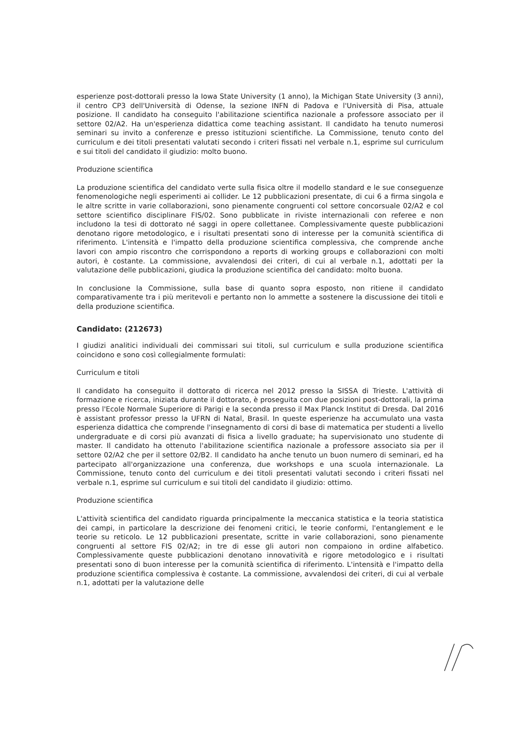esperienze post-dottorali presso la Iowa State University (1 anno), la Michigan State University (3 anni), il centro CP3 dell'Università di Odense, la sezione INFN di Padova e l'Università di Pisa, attuale posizione. Il candidato ha conseguito l'abilitazione scientifica nazionale a professore associato per il settore 02/A2. Ha un'esperienza didattica come teaching assistant. Il candidato ha tenuto numerosi seminari su invito a conferenze e presso istituzioni scientifiche. La Commissione, tenuto conto del curriculum e dei titoli presentati valutati secondo i criteri fissati nel verbale n.1, esprime sul curriculum e sui titoli del candidato il giudizio: molto buono.
Produzione scientifica
La produzione scientifica del candidato verte sulla fisica oltre il modello standard e le sue conseguenze fenomenologiche negli esperimenti ai collider. Le 12 pubblicazioni presentate, di cui 6 a firma singola e le altre scritte in varie collaborazioni, sono pienamente congruenti col settore concorsuale 02/A2 e col settore scientifico disciplinare FIS/02. Sono pubblicate in riviste internazionali con referee e non includono la tesi di dottorato né saggi in opere collettanee. Complessivamente queste pubblicazioni denotano rigore metodologico, e i risultati presentati sono di interesse per la comunità scientifica di riferimento. L'intensità e l'impatto della produzione scientifica complessiva, che comprende anche lavori con ampio riscontro che corrispondono a reports di working groups e collaborazioni con molti autori, è costante. La commissione, avvalendosi dei criteri, di cui al verbale n.1, adottati per la valutazione delle pubblicazioni, giudica la produzione scientifica del candidato: molto buona.
In conclusione la Commissione, sulla base di quanto sopra esposto, non ritiene il candidato comparativamente tra i più meritevoli e pertanto non lo ammette a sostenere la discussione dei titoli e della produzione scientifica.
Candidato: (212673)
I giudizi analitici individuali dei commissari sui titoli, sul curriculum e sulla produzione scientifica coincidono e sono così collegialmente formulati:
Curriculum e titoli
Il candidato ha conseguito il dottorato di ricerca nel 2012 presso la SISSA di Trieste. L'attività di formazione e ricerca, iniziata durante il dottorato, è proseguita con due posizioni post-dottorali, la prima presso l'Ecole Normale Superiore di Parigi e la seconda presso il Max Planck Institut di Dresda. Dal 2016 è assistant professor presso la UFRN di Natal, Brasil. In queste esperienze ha accumulato una vasta esperienza didattica che comprende l'insegnamento di corsi di base di matematica per studenti a livello undergraduate e di corsi più avanzati di fisica a livello graduate; ha supervisionato uno studente di master. Il candidato ha ottenuto l'abilitazione scientifica nazionale a professore associato sia per il settore 02/A2 che per il settore 02/B2. Il candidato ha anche tenuto un buon numero di seminari, ed ha partecipato all'organizzazione una conferenza, due workshops e una scuola internazionale. La Commissione, tenuto conto del curriculum e dei titoli presentati valutati secondo i criteri fissati nel verbale n.1, esprime sul curriculum e sui titoli del candidato il giudizio: ottimo.
Produzione scientifica
L'attività scientifica del candidato riguarda principalmente la meccanica statistica e la teoria statistica dei campi, in particolare la descrizione dei fenomeni critici, le teorie conformi, l'entanglement e le teorie su reticolo. Le 12 pubblicazioni presentate, scritte in varie collaborazioni, sono pienamente congruenti al settore FIS 02/A2; in tre di esse gli autori non compaiono in ordine alfabetico. Complessivamente queste pubblicazioni denotano innovatività e rigore metodologico e i risultati presentati sono di buon interesse per la comunità scientifica di riferimento. L'intensità e l'impatto della produzione scientifica complessiva è costante. La commissione, avvalendosi dei criteri, di cui al verbale n.1, adottati per la valutazione delle